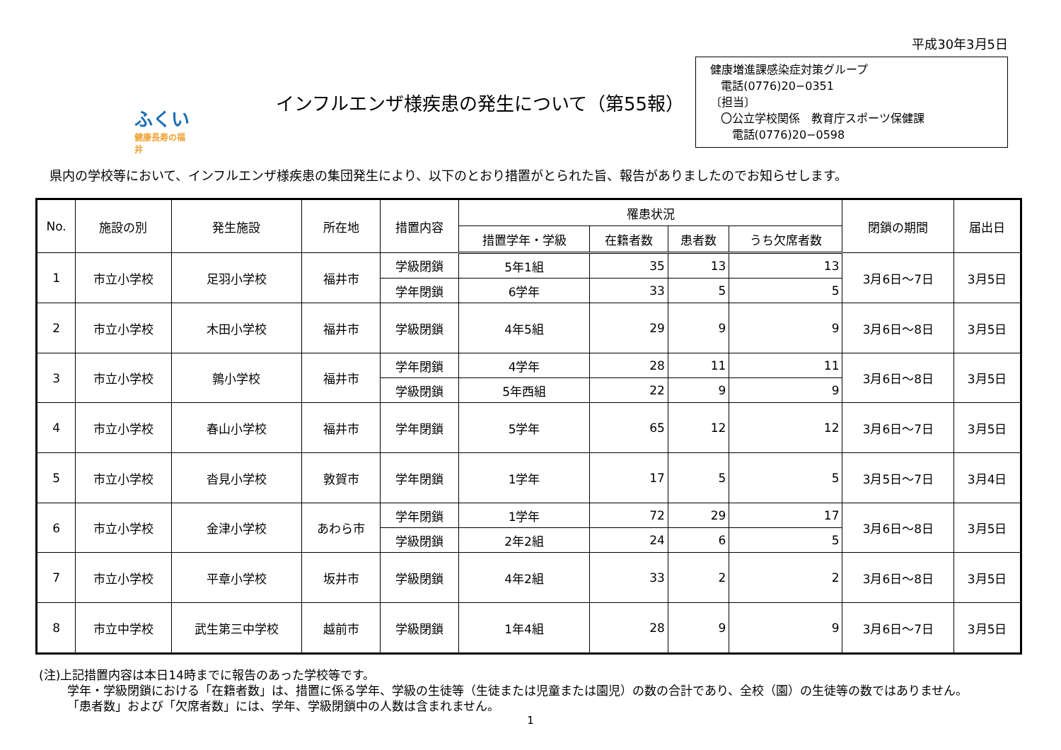平成30年3月5日
ふくい
健康長寿の福井
インフルエンザ様疾患の発生について（第55報）
健康増進課感染症対策グループ
電話(0776)20−0351
〔担当〕
〇公立学校関係　教育庁スポーツ保健課
電話(0776)20−0598
県内の学校等において、インフルエンザ様疾患の集団発生により、以下のとおり措置がとられた旨、報告がありましたのでお知らせします。
| No. | 施設の別 | 発生施設 | 所在地 | 措置内容 | 罹患状況 | | | | 閉鎖の期間 | 届出日 |
| --- | --- | --- | --- | --- | --- | --- | --- | --- | --- | --- |
| | | | | | 措置学年・学級 | 在籍者数 | 患者数 | うち欠席者数 | | |
| 1 | 市立小学校 | 足羽小学校 | 福井市 | 学級閉鎖 | 5年1組 | 35 | 13 | 13 | 3月6日～7日 | 3月5日 |
| | | | | 学年閉鎖 | 6学年 | 33 | 5 | 5 | | |
| 2 | 市立小学校 | 木田小学校 | 福井市 | 学級閉鎖 | 4年5組 | 29 | 9 | 9 | 3月6日～8日 | 3月5日 |
| 3 | 市立小学校 | 鶉小学校 | 福井市 | 学年閉鎖 | 4学年 | 28 | 11 | 11 | 3月6日～8日 | 3月5日 |
| | | | | 学級閉鎖 | 5年西組 | 22 | 9 | 9 | | |
| 4 | 市立小学校 | 春山小学校 | 福井市 | 学年閉鎖 | 5学年 | 65 | 12 | 12 | 3月6日～7日 | 3月5日 |
| 5 | 市立小学校 | 沓見小学校 | 敦賀市 | 学年閉鎖 | 1学年 | 17 | 5 | 5 | 3月5日～7日 | 3月4日 |
| 6 | 市立小学校 | 金津小学校 | あわら市 | 学年閉鎖 | 1学年 | 72 | 29 | 17 | 3月6日～8日 | 3月5日 |
| | | | | 学級閉鎖 | 2年2組 | 24 | 6 | 5 | | |
| 7 | 市立小学校 | 平章小学校 | 坂井市 | 学級閉鎖 | 4年2組 | 33 | 2 | 2 | 3月6日～8日 | 3月5日 |
| 8 | 市立中学校 | 武生第三中学校 | 越前市 | 学級閉鎖 | 1年4組 | 28 | 9 | 9 | 3月6日～7日 | 3月5日 |
(注)上記措置内容は本日14時までに報告のあった学校等です。
学年・学級閉鎖における「在籍者数」は、措置に係る学年、学級の生徒等（生徒または児童または園児）の数の合計であり、全校（園）の生徒等の数ではありません。
「患者数」および「欠席者数」には、学年、学級閉鎖中の人数は含まれません。
1